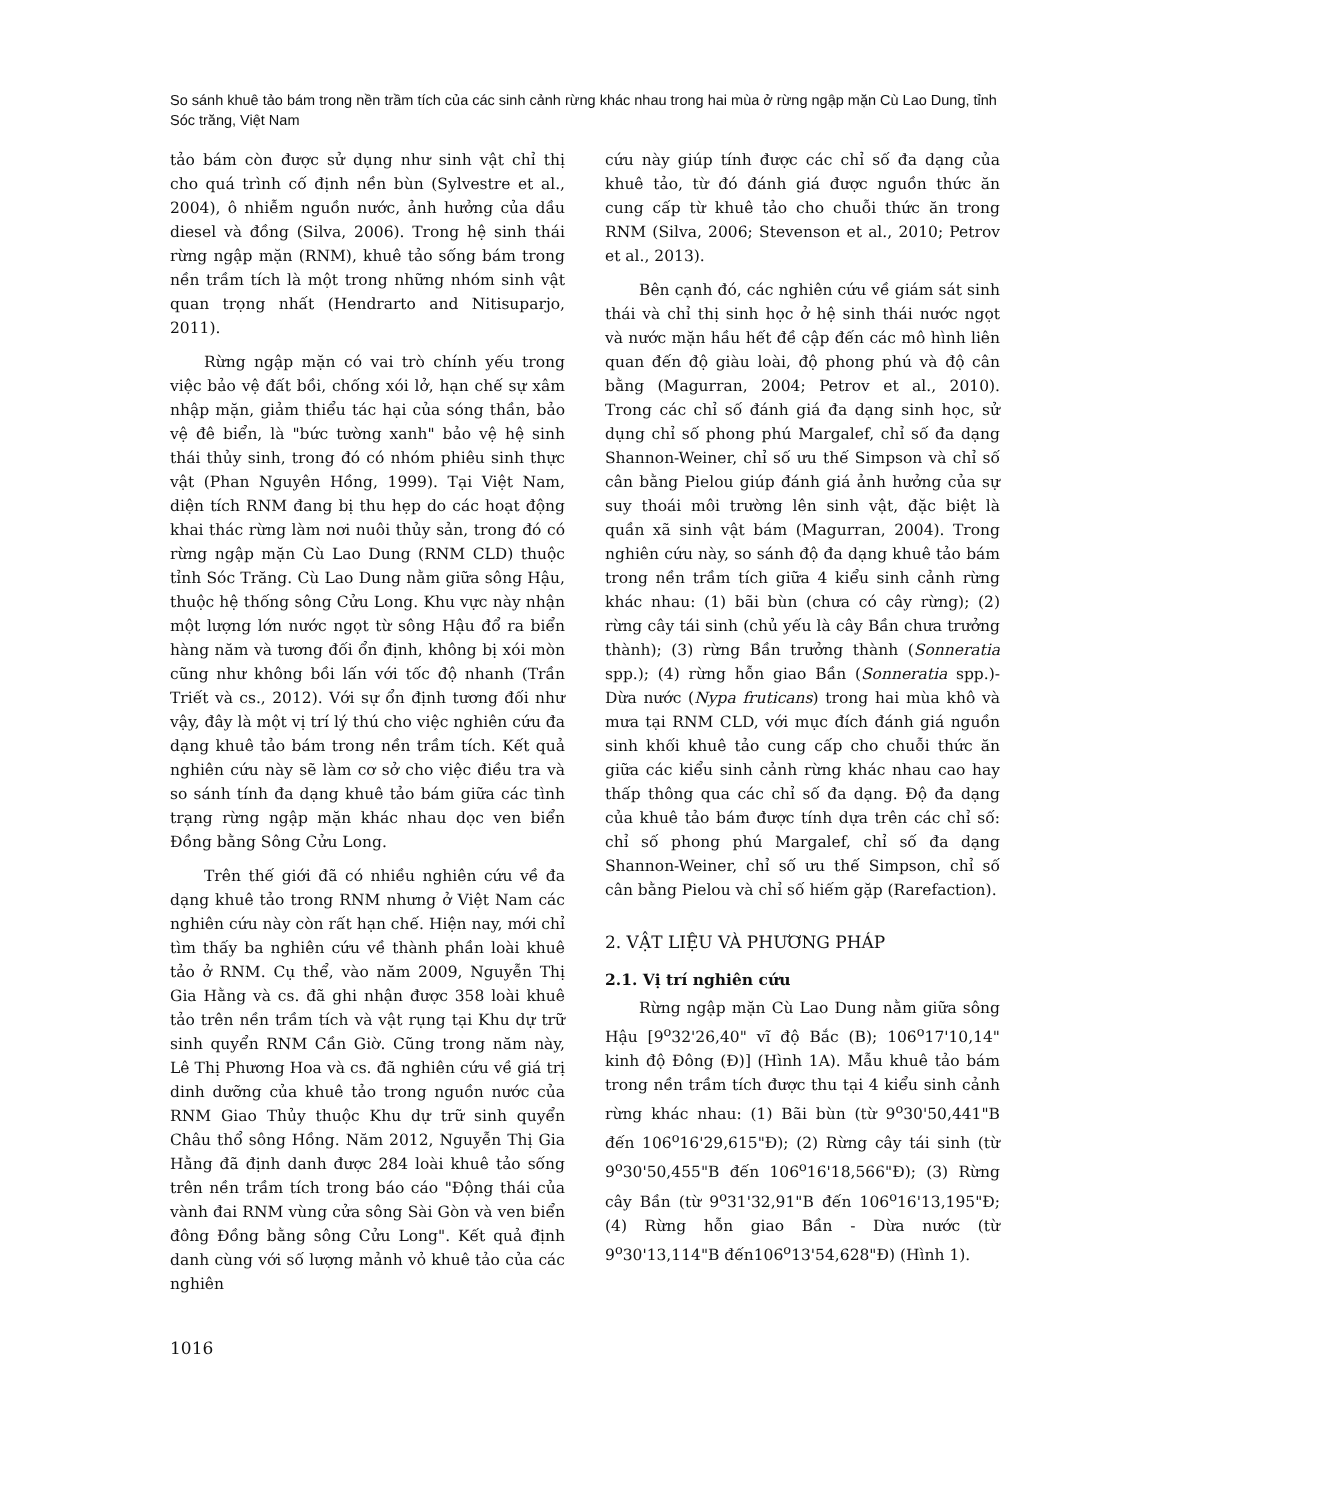So sánh khuê tảo bám trong nền trầm tích của các sinh cảnh rừng khác nhau trong hai mùa ở rừng ngập mặn Cù Lao Dung, tỉnh Sóc trăng, Việt Nam
tảo bám còn được sử dụng như sinh vật chỉ thị cho quá trình cố định nền bùn (Sylvestre et al., 2004), ô nhiễm nguồn nước, ảnh hưởng của dầu diesel và đồng (Silva, 2006). Trong hệ sinh thái rừng ngập mặn (RNM), khuê tảo sống bám trong nền trầm tích là một trong những nhóm sinh vật quan trọng nhất (Hendrarto and Nitisuparjo, 2011).
Rừng ngập mặn có vai trò chính yếu trong việc bảo vệ đất bồi, chống xói lở, hạn chế sự xâm nhập mặn, giảm thiểu tác hại của sóng thần, bảo vệ đê biển, là "bức tường xanh" bảo vệ hệ sinh thái thủy sinh, trong đó có nhóm phiêu sinh thực vật (Phan Nguyên Hồng, 1999). Tại Việt Nam, diện tích RNM đang bị thu hẹp do các hoạt động khai thác rừng làm nơi nuôi thủy sản, trong đó có rừng ngập mặn Cù Lao Dung (RNM CLD) thuộc tỉnh Sóc Trăng. Cù Lao Dung nằm giữa sông Hậu, thuộc hệ thống sông Cửu Long. Khu vực này nhận một lượng lớn nước ngọt từ sông Hậu đổ ra biển hàng năm và tương đối ổn định, không bị xói mòn cũng như không bồi lấn với tốc độ nhanh (Trần Triết và cs., 2012). Với sự ổn định tương đối như vậy, đây là một vị trí lý thú cho việc nghiên cứu đa dạng khuê tảo bám trong nền trầm tích. Kết quả nghiên cứu này sẽ làm cơ sở cho việc điều tra và so sánh tính đa dạng khuê tảo bám giữa các tình trạng rừng ngập mặn khác nhau dọc ven biển Đồng bằng Sông Cửu Long.
Trên thế giới đã có nhiều nghiên cứu về đa dạng khuê tảo trong RNM nhưng ở Việt Nam các nghiên cứu này còn rất hạn chế. Hiện nay, mới chỉ tìm thấy ba nghiên cứu về thành phần loài khuê tảo ở RNM. Cụ thể, vào năm 2009, Nguyễn Thị Gia Hằng và cs. đã ghi nhận được 358 loài khuê tảo trên nền trầm tích và vật rụng tại Khu dự trữ sinh quyển RNM Cần Giờ. Cũng trong năm này, Lê Thị Phương Hoa và cs. đã nghiên cứu về giá trị dinh dưỡng của khuê tảo trong nguồn nước của RNM Giao Thủy thuộc Khu dự trữ sinh quyển Châu thổ sông Hồng. Năm 2012, Nguyễn Thị Gia Hằng đã định danh được 284 loài khuê tảo sống trên nền trầm tích trong báo cáo "Động thái của vành đai RNM vùng cửa sông Sài Gòn và ven biển đông Đồng bằng sông Cửu Long". Kết quả định danh cùng với số lượng mảnh vỏ khuê tảo của các nghiên
cứu này giúp tính được các chỉ số đa dạng của khuê tảo, từ đó đánh giá được nguồn thức ăn cung cấp từ khuê tảo cho chuỗi thức ăn trong RNM (Silva, 2006; Stevenson et al., 2010; Petrov et al., 2013).
Bên cạnh đó, các nghiên cứu về giám sát sinh thái và chỉ thị sinh học ở hệ sinh thái nước ngọt và nước mặn hầu hết đề cập đến các mô hình liên quan đến độ giàu loài, độ phong phú và độ cân bằng (Magurran, 2004; Petrov et al., 2010). Trong các chỉ số đánh giá đa dạng sinh học, sử dụng chỉ số phong phú Margalef, chỉ số đa dạng Shannon-Weiner, chỉ số ưu thế Simpson và chỉ số cân bằng Pielou giúp đánh giá ảnh hưởng của sự suy thoái môi trường lên sinh vật, đặc biệt là quần xã sinh vật bám (Magurran, 2004). Trong nghiên cứu này, so sánh độ đa dạng khuê tảo bám trong nền trầm tích giữa 4 kiểu sinh cảnh rừng khác nhau: (1) bãi bùn (chưa có cây rừng); (2) rừng cây tái sinh (chủ yếu là cây Bần chưa trưởng thành); (3) rừng Bần trưởng thành (Sonneratia spp.); (4) rừng hỗn giao Bần (Sonneratia spp.)-Dừa nước (Nypa fruticans) trong hai mùa khô và mưa tại RNM CLD, với mục đích đánh giá nguồn sinh khối khuê tảo cung cấp cho chuỗi thức ăn giữa các kiểu sinh cảnh rừng khác nhau cao hay thấp thông qua các chỉ số đa dạng. Độ đa dạng của khuê tảo bám được tính dựa trên các chỉ số: chỉ số phong phú Margalef, chỉ số đa dạng Shannon-Weiner, chỉ số ưu thế Simpson, chỉ số cân bằng Pielou và chỉ số hiếm gặp (Rarefaction).
2. VẬT LIỆU VÀ PHƯƠNG PHÁP
2.1. Vị trí nghiên cứu
Rừng ngập mặn Cù Lao Dung nằm giữa sông Hậu [9<sup>o</sup>32'26,40" vĩ độ Bắc (B); 106<sup>o</sup>17'10,14" kinh độ Đông (Đ)] (Hình 1A). Mẫu khuê tảo bám trong nền trầm tích được thu tại 4 kiểu sinh cảnh rừng khác nhau: (1) Bãi bùn (từ 9<sup>o</sup>30'50,441"B đến 106<sup>o</sup>16'29,615"Đ); (2) Rừng cây tái sinh (từ 9<sup>o</sup>30'50,455"B đến 106<sup>o</sup>16'18,566"Đ); (3) Rừng cây Bần (từ 9<sup>o</sup>31'32,91"B đến 106<sup>o</sup>16'13,195"Đ; (4) Rừng hỗn giao Bần - Dừa nước (từ 9<sup>o</sup>30'13,114"B đến106<sup>o</sup>13'54,628"Đ) (Hình 1).
1016